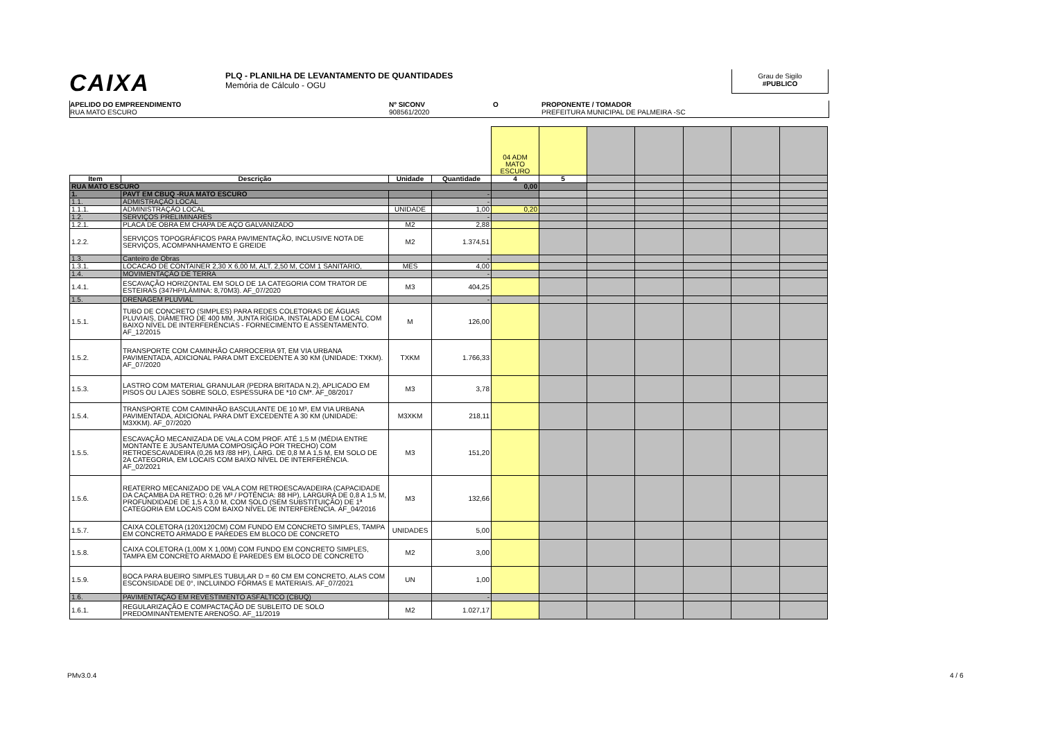CAIXA
PLQ - PLANILHA DE LEVANTAMENTO DE QUANTIDADES
Memória de Cálculo - OGU
Grau de Sigilo
#PUBLICO
APELIDO DO EMPREENDIMENTO
RUA MATO ESCURO
Nº SICONV
908561/2020
O PROPONENTE / TOMADOR
PREFEITURA MUNICIPAL DE PALMEIRA -SC
| | | | | 04 ADM MATO ESCURO | | | | | | |
| Item | Descrição | Unidade | Quantidade | 4 | 5 | | | | | |
| RUA MATO ESCURO | | | | 0,00 | | | | | | |
| 1. | PAVT EM CBUQ -RUA MATO ESCURO | | - | | | | | | | |
| 1.1. | ADMISTRAÇÃO LOCAL | | - | | | | | | | |
| 1.1.1. | ADMINISTRAÇÃO LOCAL | UNIDADE | 1,00 | 0,20 | | | | | | |
| 1.2. | SERVIÇOS PRELIMINARES | | - | | | | | | | |
| 1.2.1. | PLACA DE OBRA EM CHAPA DE AÇO GALVANIZADO | M2 | 2,88 | | | | | | | |
| 1.2.2. | SERVIÇOS TOPOGRÁFICOS PARA PAVIMENTAÇÃO, INCLUSIVE NOTA DE SERVIÇOS, ACOMPANHAMENTO E GREIDE | M2 | 1.374,51 | | | | | | | |
| 1.3. | Canteiro de Obras | | - | | | | | | | |
| 1.3.1. | LOCACAO DE CONTAINER 2,30 X 6,00 M, ALT. 2,50 M, COM 1 SANITARIO, | MES | 4,00 | | | | | | | |
| 1.4. | MOVIMENTAÇÃO DE TERRA | | - | | | | | | | |
| 1.4.1. | ESCAVAÇÃO HORIZONTAL EM SOLO DE 1A CATEGORIA COM TRATOR DE ESTEIRAS (347HP/LÂMINA: 8,70M3). AF_07/2020 | M3 | 404,25 | | | | | | | |
| 1.5. | DRENAGEM PLUVIAL | | - | | | | | | | |
| 1.5.1. | TUBO DE CONCRETO (SIMPLES) PARA REDES COLETORAS DE ÁGUAS PLUVIAIS, DIÂMETRO DE 400 MM, JUNTA RÍGIDA, INSTALADO EM LOCAL COM BAIXO NÍVEL DE INTERFERÊNCIAS - FORNECIMENTO E ASSENTAMENTO. AF_12/2015 | M | 126,00 | | | | | | | |
| 1.5.2. | TRANSPORTE COM CAMINHÃO CARROCERIA 9T, EM VIA URBANA PAVIMENTADA, ADICIONAL PARA DMT EXCEDENTE A 30 KM (UNIDADE: TXKM). AF_07/2020 | TXKM | 1.766,33 | | | | | | | |
| 1.5.3. | LASTRO COM MATERIAL GRANULAR (PEDRA BRITADA N.2), APLICADO EM PISOS OU LAJES SOBRE SOLO, ESPESSURA DE *10 CM*. AF_08/2017 | M3 | 3,78 | | | | | | | |
| 1.5.4. | TRANSPORTE COM CAMINHÃO BASCULANTE DE 10 M³, EM VIA URBANA PAVIMENTADA, ADICIONAL PARA DMT EXCEDENTE A 30 KM (UNIDADE: M3XKM). AF_07/2020 | M3XKM | 218,11 | | | | | | | |
| 1.5.5. | ESCAVAÇÃO MECANIZADA DE VALA COM PROF. ATÉ 1,5 M (MÉDIA ENTRE MONTANTE E JUSANTE/UMA COMPOSIÇÃO POR TRECHO) COM RETROESCAVADEIRA (0,26 M3 /88 HP), LARG. DE 0,8 M A 1,5 M, EM SOLO DE 2A CATEGORIA, EM LOCAIS COM BAIXO NÍVEL DE INTERFERÊNCIA. AF_02/2021 | M3 | 151,20 | | | | | | | |
| 1.5.6. | REATERRO MECANIZADO DE VALA COM RETROESCAVADEIRA (CAPACIDADE DA CAÇAMBA DA RETRO: 0,26 M³ / POTÊNCIA: 88 HP), LARGURA DE 0,8 A 1,5 M, PROFUNDIDADE DE 1,5 A 3,0 M, COM SOLO (SEM SUBSTITUIÇÃO) DE 1ª CATEGORIA EM LOCAIS COM BAIXO NÍVEL DE INTERFERÊNCIA. AF_04/2016 | M3 | 132,66 | | | | | | | |
| 1.5.7. | CAIXA COLETORA (120X120CM) COM FUNDO EM CONCRETO SIMPLES, TAMPA EM CONCRETO ARMADO E PAREDES EM BLOCO DE CONCRETO | UNIDADES | 5,00 | | | | | | | |
| 1.5.8. | CAIXA COLETORA (1,00M X 1,00M) COM FUNDO EM CONCRETO SIMPLES, TAMPA EM CONCRETO ARMADO E PAREDES EM BLOCO DE CONCRETO | M2 | 3,00 | | | | | | | |
| 1.5.9. | BOCA PARA BUEIRO SIMPLES TUBULAR D = 60 CM EM CONCRETO, ALAS COM ESCONSIDADE DE 0°, INCLUINDO FÔRMAS E MATERIAIS. AF_07/2021 | UN | 1,00 | | | | | | | |
| 1.6. | PAVIMENTAÇÃO EM REVESTIMENTO ASFÁLTICO (CBUQ) | | - | | | | | | | |
| 1.6.1. | REGULARIZAÇÃO E COMPACTAÇÃO DE SUBLEITO DE SOLO PREDOMINANTEMENTE ARENOSO. AF_11/2019 | M2 | 1.027,17 | | | | | | | |
PMv3.0.4 4 / 6